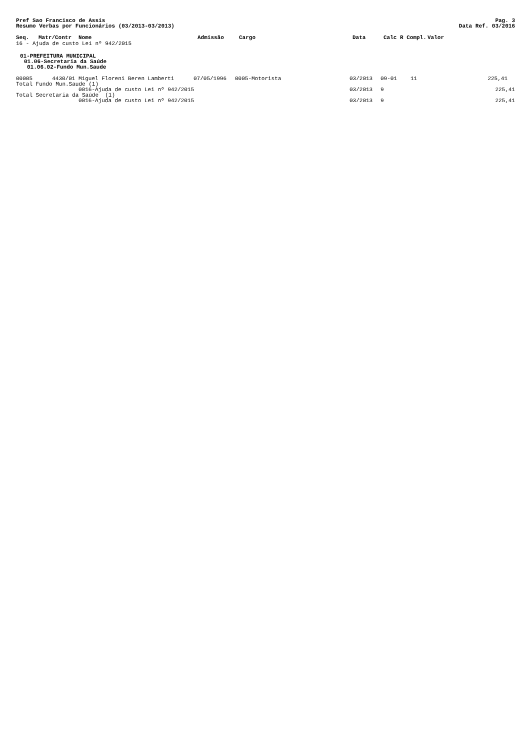Pref Sao Francisco de Assis
Resumo Verbas por Funcionários (03/2013-03/2013)
Pag. 3
Data Ref. 03/2016
| Seq. | Matr/Contr | Nome | Admissão | Cargo | Data | Calc R Compl. | Valor |
| --- | --- | --- | --- | --- | --- | --- | --- |
16 - Ajuda de custo Lei nº 942/2015
01-PREFEITURA MUNICIPAL
01.06-Secretaria da Saúde
01.06.02-Fundo Mun.Saude
| 00005 | 4430/01 | Miguel Floreni Beren Lamberti | 07/05/1996 | 0005-Motorista | 03/2013 | 09-01 | 11 | 225,41 |
| Total Fundo Mun.Saude (1) | | | | | | | | |
| | | 0016-Ajuda de custo Lei nº 942/2015 | | | 03/2013 | 9 | | 225,41 |
| Total Secretaria da Saúde (1) | | | | | | | | |
| | | 0016-Ajuda de custo Lei nº 942/2015 | | | 03/2013 | 9 | | 225,41 |